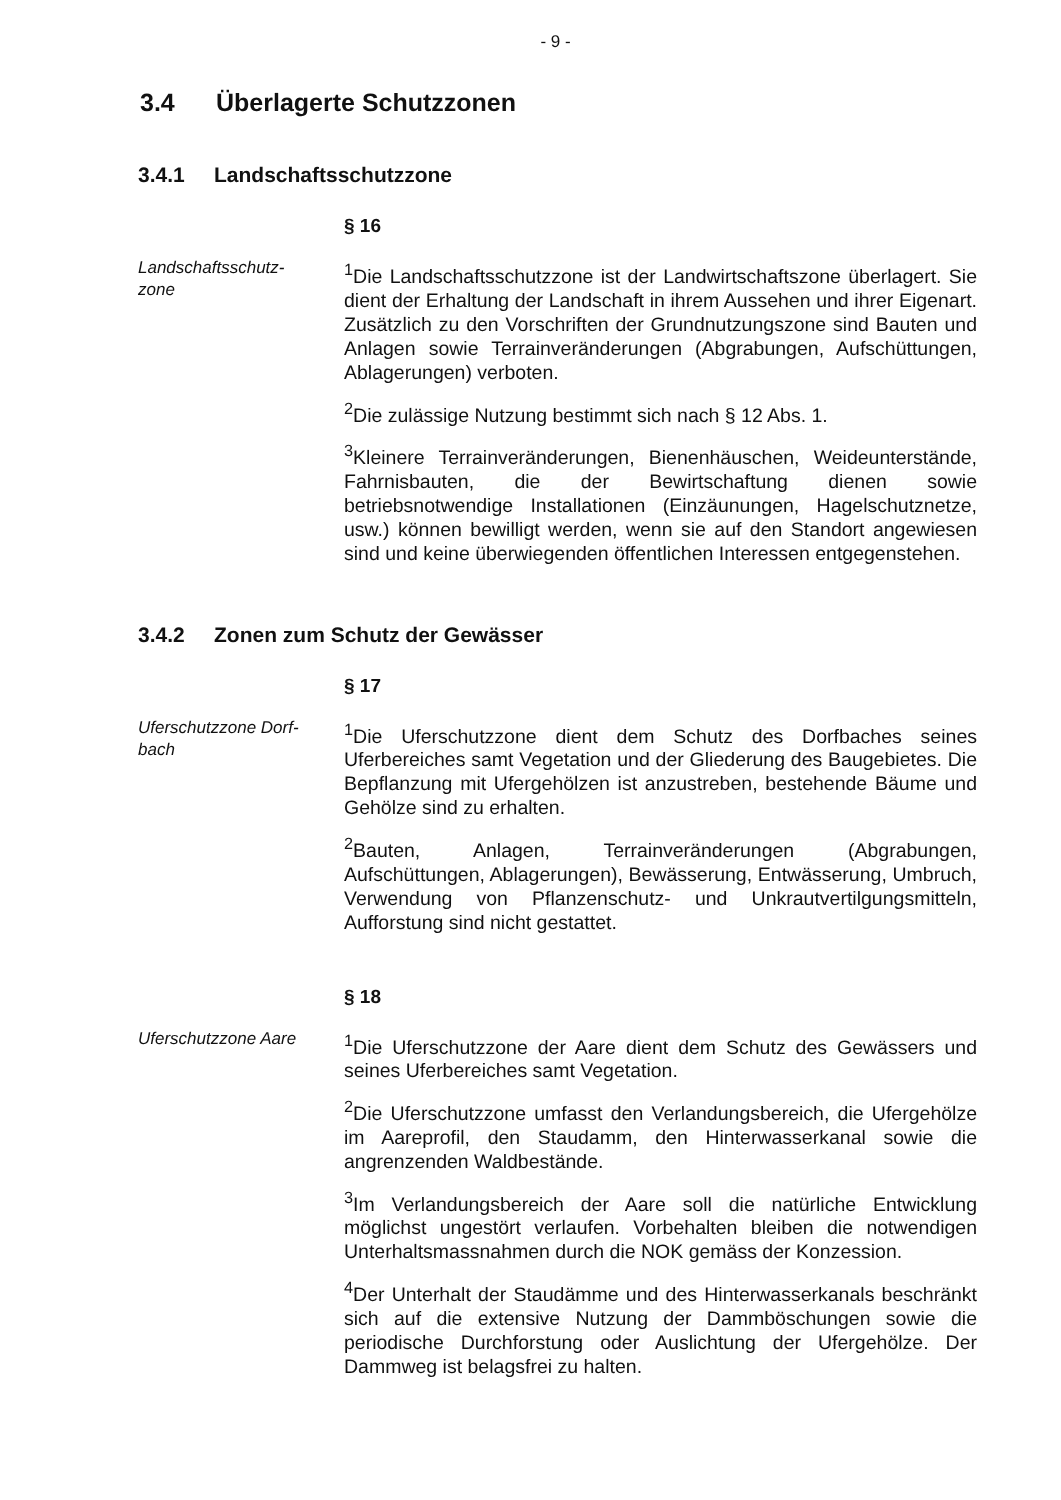- 9 -
3.4 Überlagerte Schutzzonen
3.4.1 Landschaftsschutzzone
§ 16
Landschaftsschutz-
zone
<sup>1</sup> Die Landschaftsschutzzone ist der Landwirtschaftszone überlagert. Sie dient der Erhaltung der Landschaft in ihrem Aussehen und ihrer Eigenart. Zusätzlich zu den Vorschriften der Grundnutzungszone sind Bauten und Anlagen sowie Terrainveränderungen (Abgrabungen, Aufschüttungen, Ablagerungen) verboten.
<sup>2</sup> Die zulässige Nutzung bestimmt sich nach § 12 Abs. 1.
<sup>3</sup> Kleinere Terrainveränderungen, Bienenhäuschen, Weideunterstände, Fahrnisbauten, die der Bewirtschaftung dienen sowie betriebsnotwendige Installationen (Einzäunungen, Hagelschutznetze, usw.) können bewilligt werden, wenn sie auf den Standort angewiesen sind und keine überwiegenden öffentlichen Interessen entgegenstehen.
3.4.2 Zonen zum Schutz der Gewässer
§ 17
Uferschutzzone Dorf-
bach
<sup>1</sup> Die Uferschutzzone dient dem Schutz des Dorfbaches seines Uferbereiches samt Vegetation und der Gliederung des Baugebietes. Die Bepflanzung mit Ufergehölzen ist anzustreben, bestehende Bäume und Gehölze sind zu erhalten.
<sup>2</sup> Bauten, Anlagen, Terrainveränderungen (Abgrabungen, Aufschüttungen, Ablagerungen), Bewässerung, Entwässerung, Umbruch, Verwendung von Pflanzenschutz- und Unkrautvertilgungsmitteln, Aufforstung sind nicht gestattet.
§ 18
Uferschutzzone Aare
<sup>1</sup> Die Uferschutzzone der Aare dient dem Schutz des Gewässers und seines Uferbereiches samt Vegetation.
<sup>2</sup> Die Uferschutzzone umfasst den Verlandungsbereich, die Ufergehölze im Aareprofil, den Staudamm, den Hinterwasserkanal sowie die angrenzenden Waldbestände.
<sup>3</sup> Im Verlandungsbereich der Aare soll die natürliche Entwicklung möglichst ungestört verlaufen. Vorbehalten bleiben die notwendigen Unterhaltsmassnahmen durch die NOK gemäss der Konzession.
<sup>4</sup> Der Unterhalt der Staudämme und des Hinterwasserkanals beschränkt sich auf die extensive Nutzung der Dammböschungen sowie die periodische Durchforstung oder Auslichtung der Ufergehölze. Der Dammweg ist belagsfrei zu halten.